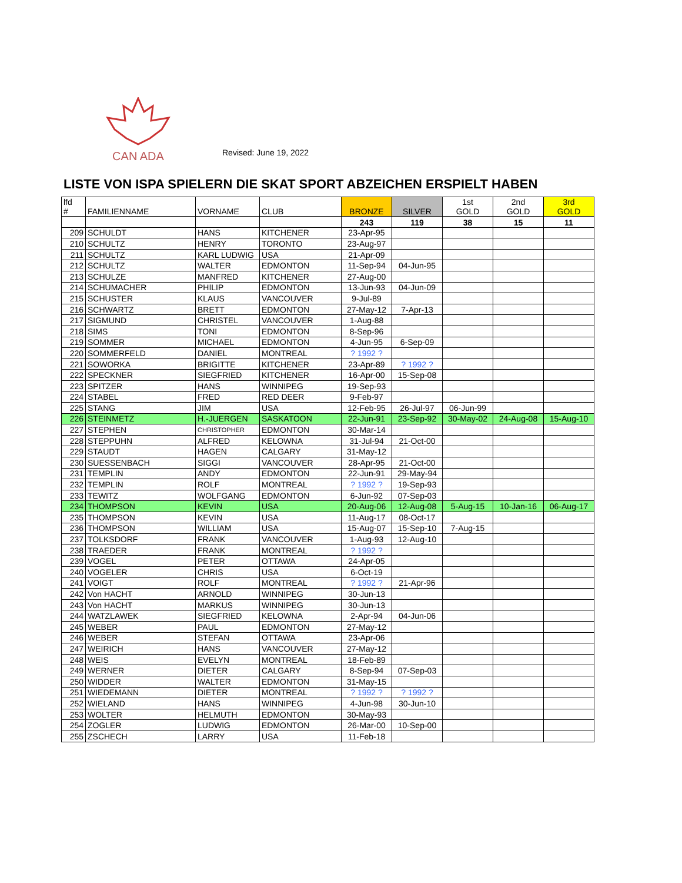CAN ADA
Revised: June 19, 2022
LISTE VON ISPA SPIELERN DIE SKAT SPORT ABZEICHEN ERSPIELT HABEN
| lfd # | FAMILIENNAME | VORNAME | CLUB | BRONZE | SILVER | 1st GOLD | 2nd GOLD | 3rd GOLD |
| --- | --- | --- | --- | --- | --- | --- | --- | --- |
| | | | | 243 | 119 | 38 | 15 | 11 |
| 209 | SCHULDT | HANS | KITCHENER | 23-Apr-95 | | | | |
| 210 | SCHULTZ | HENRY | TORONTO | 23-Aug-97 | | | | |
| 211 | SCHULTZ | KARL LUDWIG | USA | 21-Apr-09 | | | | |
| 212 | SCHULTZ | WALTER | EDMONTON | 11-Sep-94 | 04-Jun-95 | | | |
| 213 | SCHULZE | MANFRED | KITCHENER | 27-Aug-00 | | | | |
| 214 | SCHUMACHER | PHILIP | EDMONTON | 13-Jun-93 | 04-Jun-09 | | | |
| 215 | SCHUSTER | KLAUS | VANCOUVER | 9-Jul-89 | | | | |
| 216 | SCHWARTZ | BRETT | EDMONTON | 27-May-12 | 7-Apr-13 | | | |
| 217 | SIGMUND | CHRISTEL | VANCOUVER | 1-Aug-88 | | | | |
| 218 | SIMS | TONI | EDMONTON | 8-Sep-96 | | | | |
| 219 | SOMMER | MICHAEL | EDMONTON | 4-Jun-95 | 6-Sep-09 | | | |
| 220 | SOMMERFELD | DANIEL | MONTREAL | ? 1992 ? | | | | |
| 221 | SOWORKA | BRIGITTE | KITCHENER | 23-Apr-89 | ? 1992 ? | | | |
| 222 | SPECKNER | SIEGFRIED | KITCHENER | 16-Apr-00 | 15-Sep-08 | | | |
| 223 | SPITZER | HANS | WINNIPEG | 19-Sep-93 | | | | |
| 224 | STABEL | FRED | RED DEER | 9-Feb-97 | | | | |
| 225 | STANG | JIM | USA | 12-Feb-95 | 26-Jul-97 | 06-Jun-99 | | |
| 226 | STEINMETZ | H.-JUERGEN | SASKATOON | 22-Jun-91 | 23-Sep-92 | 30-May-02 | 24-Aug-08 | 15-Aug-10 |
| 227 | STEPHEN | CHRISTOPHER | EDMONTON | 30-Mar-14 | | | | |
| 228 | STEPPUHN | ALFRED | KELOWNA | 31-Jul-94 | 21-Oct-00 | | | |
| 229 | STAUDT | HAGEN | CALGARY | 31-May-12 | | | | |
| 230 | SUESSENBACH | SIGGI | VANCOUVER | 28-Apr-95 | 21-Oct-00 | | | |
| 231 | TEMPLIN | ANDY | EDMONTON | 22-Jun-91 | 29-May-94 | | | |
| 232 | TEMPLIN | ROLF | MONTREAL | ? 1992 ? | 19-Sep-93 | | | |
| 233 | TEWITZ | WOLFGANG | EDMONTON | 6-Jun-92 | 07-Sep-03 | | | |
| 234 | THOMPSON | KEVIN | USA | 20-Aug-06 | 12-Aug-08 | 5-Aug-15 | 10-Jan-16 | 06-Aug-17 |
| 235 | THOMPSON | KEVIN | USA | 11-Aug-17 | 08-Oct-17 | | | |
| 236 | THOMPSON | WILLIAM | USA | 15-Aug-07 | 15-Sep-10 | 7-Aug-15 | | |
| 237 | TOLKSDORF | FRANK | VANCOUVER | 1-Aug-93 | 12-Aug-10 | | | |
| 238 | TRAEDER | FRANK | MONTREAL | ? 1992 ? | | | | |
| 239 | VOGEL | PETER | OTTAWA | 24-Apr-05 | | | | |
| 240 | VOGELER | CHRIS | USA | 6-Oct-19 | | | | |
| 241 | VOIGT | ROLF | MONTREAL | ? 1992 ? | 21-Apr-96 | | | |
| 242 | Von HACHT | ARNOLD | WINNIPEG | 30-Jun-13 | | | | |
| 243 | Von HACHT | MARKUS | WINNIPEG | 30-Jun-13 | | | | |
| 244 | WATZLAWEK | SIEGFRIED | KELOWNA | 2-Apr-94 | 04-Jun-06 | | | |
| 245 | WEBER | PAUL | EDMONTON | 27-May-12 | | | | |
| 246 | WEBER | STEFAN | OTTAWA | 23-Apr-06 | | | | |
| 247 | WEIRICH | HANS | VANCOUVER | 27-May-12 | | | | |
| 248 | WEIS | EVELYN | MONTREAL | 18-Feb-89 | | | | |
| 249 | WERNER | DIETER | CALGARY | 8-Sep-94 | 07-Sep-03 | | | |
| 250 | WIDDER | WALTER | EDMONTON | 31-May-15 | | | | |
| 251 | WIEDEMANN | DIETER | MONTREAL | ? 1992 ? | ? 1992 ? | | | |
| 252 | WIELAND | HANS | WINNIPEG | 4-Jun-98 | 30-Jun-10 | | | |
| 253 | WOLTER | HELMUTH | EDMONTON | 30-May-93 | | | | |
| 254 | ZOGLER | LUDWIG | EDMONTON | 26-Mar-00 | 10-Sep-00 | | | |
| 255 | ZSCHECH | LARRY | USA | 11-Feb-18 | | | | |